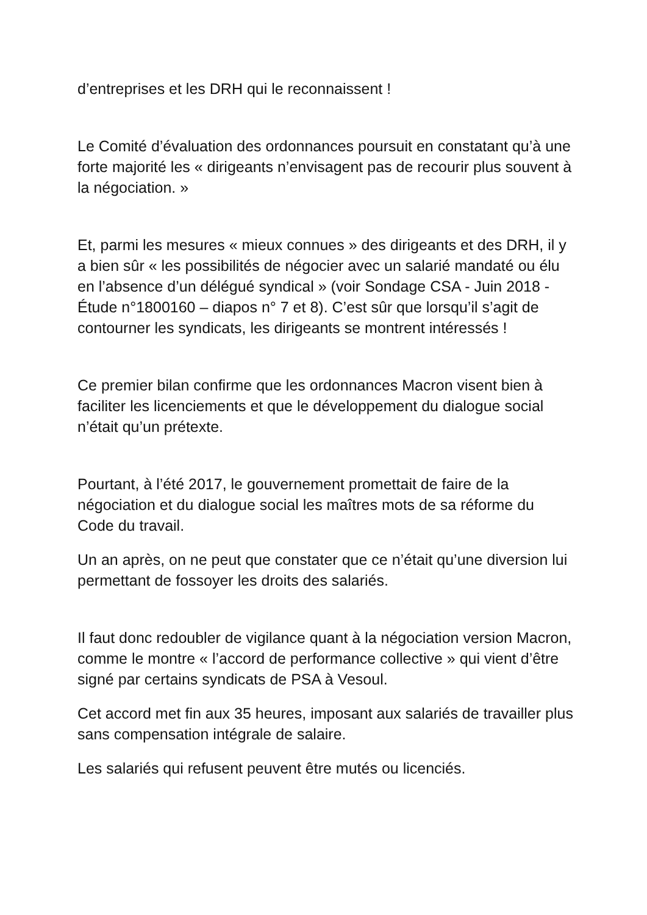d’entreprises et les DRH qui le reconnaissent !
Le Comité d’évaluation des ordonnances poursuit en constatant qu’à une forte majorité les « dirigeants n’envisagent pas de recourir plus souvent à la négociation. »
Et, parmi les mesures « mieux connues » des dirigeants et des DRH, il y a bien sûr « les possibilités de négocier avec un salarié mandaté ou élu en l’absence d’un délégué syndical » (voir Sondage CSA - Juin 2018 - Étude n°1800160 – diapos n° 7 et 8). C’est sûr que lorsqu’il s’agit de contourner les syndicats, les dirigeants se montrent intéressés !
Ce premier bilan confirme que les ordonnances Macron visent bien à faciliter les licenciements et que le développement du dialogue social n’était qu’un prétexte.
Pourtant, à l’été 2017, le gouvernement promettait de faire de la négociation et du dialogue social les maîtres mots de sa réforme du Code du travail.
Un an après, on ne peut que constater que ce n’était qu’une diversion lui permettant de fossoyer les droits des salariés.
Il faut donc redoubler de vigilance quant à la négociation version Macron, comme le montre « l’accord de performance collective » qui vient d’être signé par certains syndicats de PSA à Vesoul.
Cet accord met fin aux 35 heures, imposant aux salariés de travailler plus sans compensation intégrale de salaire.
Les salariés qui refusent peuvent être mutés ou licenciés.